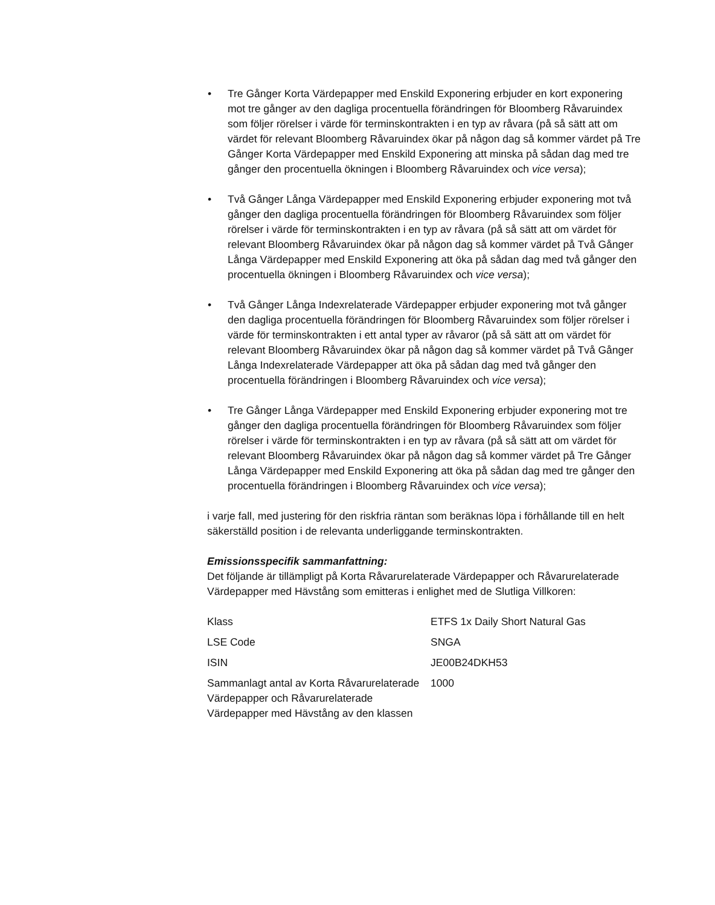• Tre Gånger Korta Värdepapper med Enskild Exponering erbjuder en kort exponering mot tre gånger av den dagliga procentuella förändringen för Bloomberg Råvaruindex som följer rörelser i värde för terminskontrakten i en typ av råvara (på så sätt att om värdet för relevant Bloomberg Råvaruindex ökar på någon dag så kommer värdet på Tre Gånger Korta Värdepapper med Enskild Exponering att minska på sådan dag med tre gånger den procentuella ökningen i Bloomberg Råvaruindex och vice versa);
• Två Gånger Långa Värdepapper med Enskild Exponering erbjuder exponering mot två gånger den dagliga procentuella förändringen för Bloomberg Råvaruindex som följer rörelser i värde för terminskontrakten i en typ av råvara (på så sätt att om värdet för relevant Bloomberg Råvaruindex ökar på någon dag så kommer värdet på Två Gånger Långa Värdepapper med Enskild Exponering att öka på sådan dag med två gånger den procentuella ökningen i Bloomberg Råvaruindex och vice versa);
• Två Gånger Långa Indexrelaterade Värdepapper erbjuder exponering mot två gånger den dagliga procentuella förändringen för Bloomberg Råvaruindex som följer rörelser i värde för terminskontrakten i ett antal typer av råvaror (på så sätt att om värdet för relevant Bloomberg Råvaruindex ökar på någon dag så kommer värdet på Två Gånger Långa Indexrelaterade Värdepapper att öka på sådan dag med två gånger den procentuella förändringen i Bloomberg Råvaruindex och vice versa);
• Tre Gånger Långa Värdepapper med Enskild Exponering erbjuder exponering mot tre gånger den dagliga procentuella förändringen för Bloomberg Råvaruindex som följer rörelser i värde för terminskontrakten i en typ av råvara (på så sätt att om värdet för relevant Bloomberg Råvaruindex ökar på någon dag så kommer värdet på Tre Gånger Långa Värdepapper med Enskild Exponering att öka på sådan dag med tre gånger den procentuella förändringen i Bloomberg Råvaruindex och vice versa);
i varje fall, med justering för den riskfria räntan som beräknas löpa i förhållande till en helt säkerställd position i de relevanta underliggande terminskontrakten.
Emissionsspecifik sammanfattning:
Det följande är tillämpligt på Korta Råvarurelaterade Värdepapper och Råvarurelaterade Värdepapper med Hävstång som emitteras i enlighet med de Slutliga Villkoren:
| Klass | ETFS 1x Daily Short Natural Gas |
| LSE Code | SNGA |
| ISIN | JE00B24DKH53 |
| Sammanlagt antal av Korta Råvarurelaterade Värdepapper och Råvarurelaterade Värdepapper med Hävstång av den klassen | 1000 |